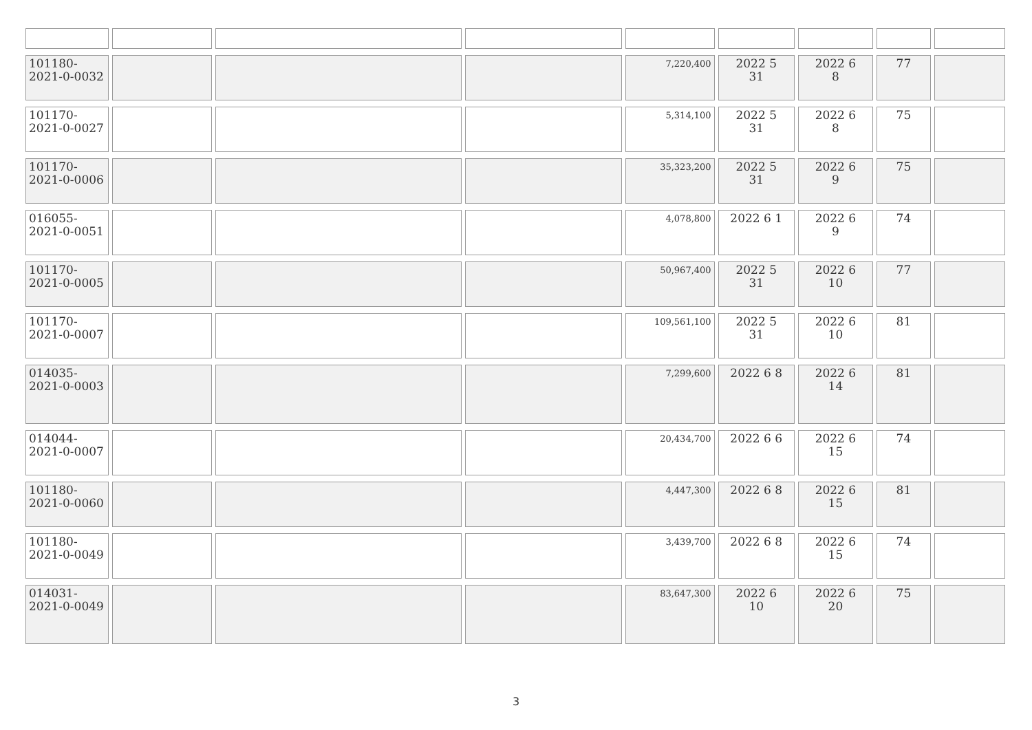| 101180- 2021-0-0032 | | | | 7,220,400 | 2022 5 31 | 2022 6 8 | 77 | |
| 101170- 2021-0-0027 | | | | 5,314,100 | 2022 5 31 | 2022 6 8 | 75 | |
| 101170- 2021-0-0006 | | | | 35,323,200 | 2022 5 31 | 2022 6 9 | 75 | |
| 016055- 2021-0-0051 | | | | 4,078,800 | 2022 6 1 | 2022 6 9 | 74 | |
| 101170- 2021-0-0005 | | | | 50,967,400 | 2022 5 31 | 2022 6 10 | 77 | |
| 101170- 2021-0-0007 | | | | 109,561,100 | 2022 5 31 | 2022 6 10 | 81 | |
| 014035- 2021-0-0003 | | | | 7,299,600 | 2022 6 8 | 2022 6 14 | 81 | |
| 014044- 2021-0-0007 | | | | 20,434,700 | 2022 6 6 | 2022 6 15 | 74 | |
| 101180- 2021-0-0060 | | | | 4,447,300 | 2022 6 8 | 2022 6 15 | 81 | |
| 101180- 2021-0-0049 | | | | 3,439,700 | 2022 6 8 | 2022 6 15 | 74 | |
| 014031- 2021-0-0049 | | | | 83,647,300 | 2022 6 10 | 2022 6 20 | 75 | |
3